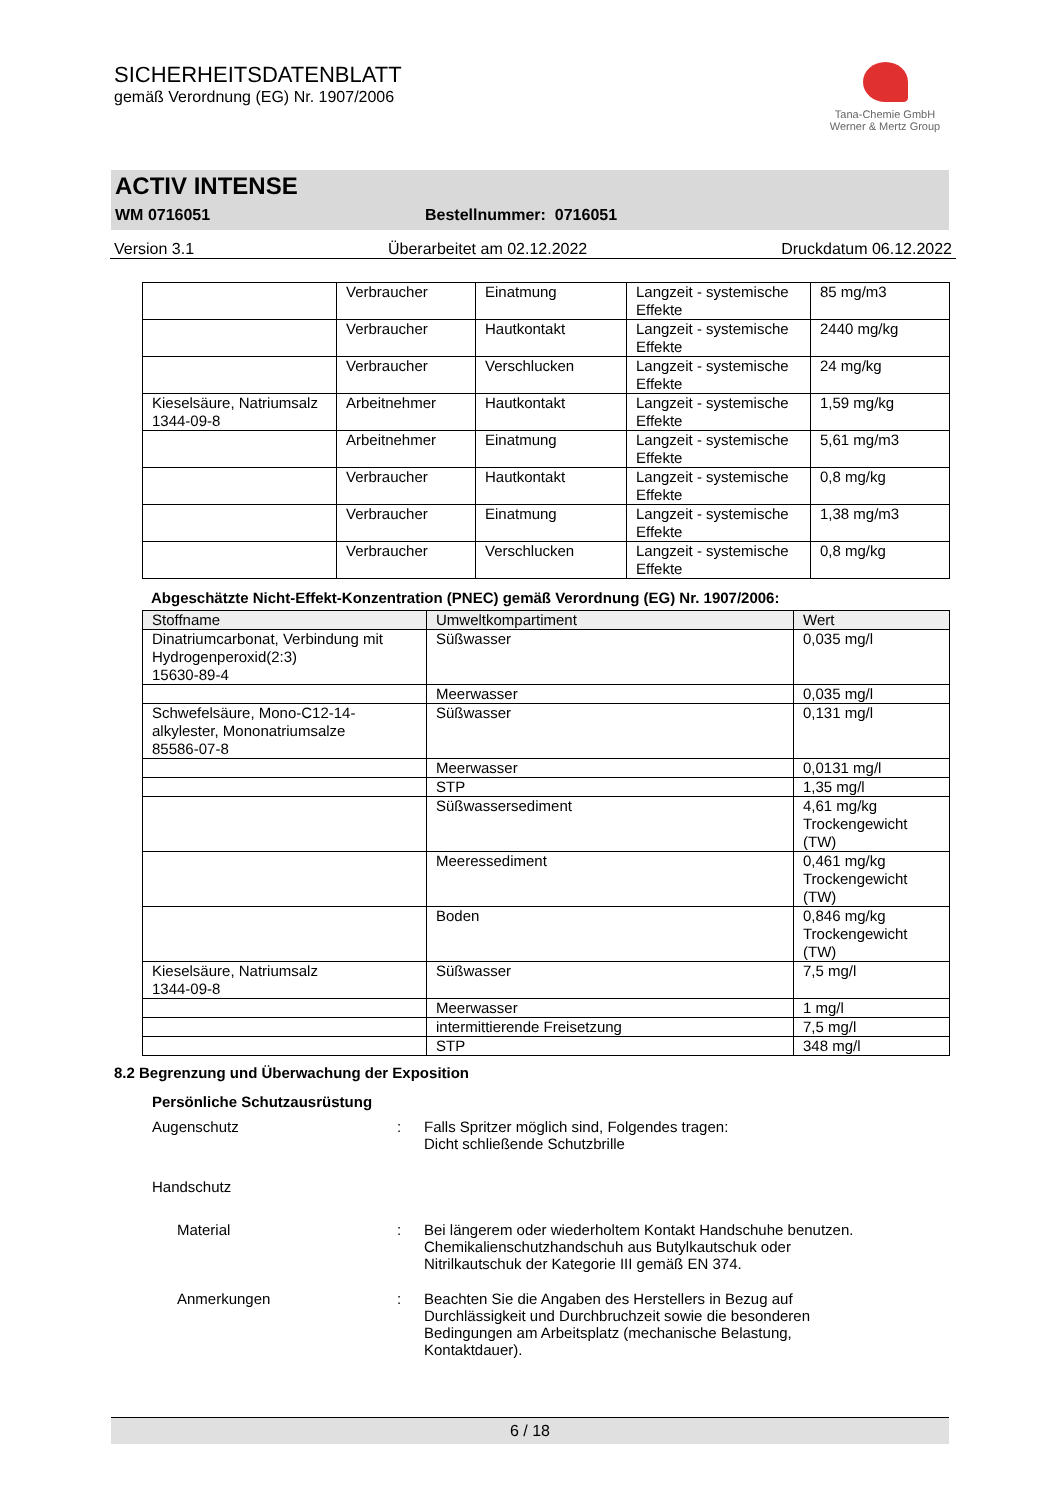SICHERHEITSDATENBLATT
gemäß Verordnung (EG) Nr. 1907/2006
Tana-Chemie GmbH
Werner & Mertz Group
ACTIV INTENSE
WM 0716051 Bestellnummer: 0716051
Version 3.1 Überarbeitet am 02.12.2022 Druckdatum 06.12.2022
| | Verbraucher | Einatmung | Langzeit - systemische Effekte | 85 mg/m3 |
| | Verbraucher | Hautkontakt | Langzeit - systemische Effekte | 2440 mg/kg |
| | Verbraucher | Verschlucken | Langzeit - systemische Effekte | 24 mg/kg |
| Kieselsäure, Natriumsalz 1344-09-8 | Arbeitnehmer | Hautkontakt | Langzeit - systemische Effekte | 1,59 mg/kg |
| | Arbeitnehmer | Einatmung | Langzeit - systemische Effekte | 5,61 mg/m3 |
| | Verbraucher | Hautkontakt | Langzeit - systemische Effekte | 0,8 mg/kg |
| | Verbraucher | Einatmung | Langzeit - systemische Effekte | 1,38 mg/m3 |
| | Verbraucher | Verschlucken | Langzeit - systemische Effekte | 0,8 mg/kg |
Abgeschätzte Nicht-Effekt-Konzentration (PNEC) gemäß Verordnung (EG) Nr. 1907/2006:
| Stoffname | Umweltkompartiment | Wert |
| --- | --- | --- |
| Dinatriumcarbonat, Verbindung mit Hydrogenperoxid(2:3) 15630-89-4 | Süßwasser | 0,035 mg/l |
| | Meerwasser | 0,035 mg/l |
| Schwefelsäure, Mono-C12-14-alkylester, Mononatriumsalze 85586-07-8 | Süßwasser | 0,131 mg/l |
| | Meerwasser | 0,0131 mg/l |
| | STP | 1,35 mg/l |
| | Süßwassersediment | 4,61 mg/kg Trockengewicht (TW) |
| | Meeressediment | 0,461 mg/kg Trockengewicht (TW) |
| | Boden | 0,846 mg/kg Trockengewicht (TW) |
| Kieselsäure, Natriumsalz 1344-09-8 | Süßwasser | 7,5 mg/l |
| | Meerwasser | 1 mg/l |
| | intermittierende Freisetzung | 7,5 mg/l |
| | STP | 348 mg/l |
8.2 Begrenzung und Überwachung der Exposition
Persönliche Schutzausrüstung
Augenschutz: Falls Spritzer möglich sind, Folgendes tragen:
Dicht schließende Schutzbrille
Handschutz
Material: Bei längerem oder wiederholtem Kontakt Handschuhe benutzen.
Chemikalienschutzhandschuh aus Butylkautschuk oder
Nitrilkautschuk der Kategorie III gemäß EN 374.
Anmerkungen: Beachten Sie die Angaben des Herstellers in Bezug auf
Durchlässigkeit und Durchbruchzeit sowie die besonderen
Bedingungen am Arbeitsplatz (mechanische Belastung,
Kontaktdauer).
6 / 18